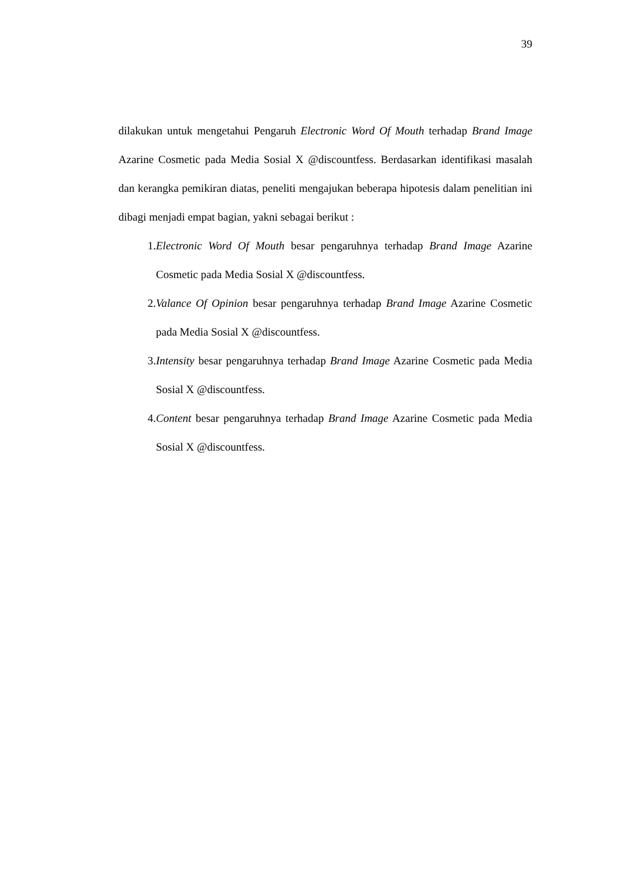39
dilakukan untuk mengetahui Pengaruh Electronic Word Of Mouth terhadap Brand Image Azarine Cosmetic pada Media Sosial X @discountfess. Berdasarkan identifikasi masalah dan kerangka pemikiran diatas, peneliti mengajukan beberapa hipotesis dalam penelitian ini dibagi menjadi empat bagian, yakni sebagai berikut :
1. Electronic Word Of Mouth besar pengaruhnya terhadap Brand Image Azarine Cosmetic pada Media Sosial X @discountfess.
2. Valance Of Opinion besar pengaruhnya terhadap Brand Image Azarine Cosmetic pada Media Sosial X @discountfess.
3. Intensity besar pengaruhnya terhadap Brand Image Azarine Cosmetic pada Media Sosial X @discountfess.
4. Content besar pengaruhnya terhadap Brand Image Azarine Cosmetic pada Media Sosial X @discountfess.